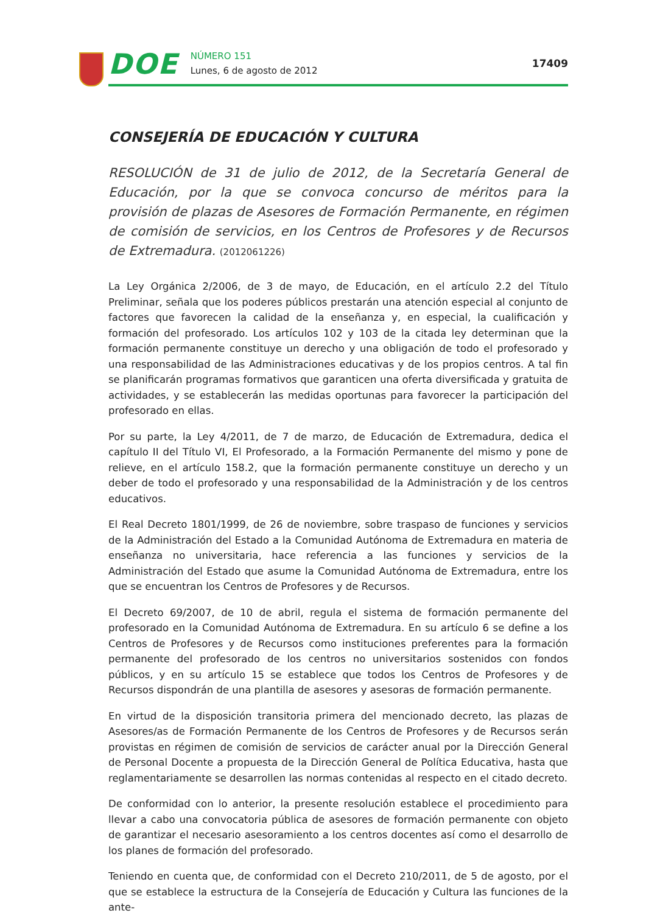DOE
NÚMERO 151
Lunes, 6 de agosto de 2012
17409
CONSEJERÍA DE EDUCACIÓN Y CULTURA
RESOLUCIÓN de 31 de julio de 2012, de la Secretaría General de Educación, por la que se convoca concurso de méritos para la provisión de plazas de Asesores de Formación Permanente, en régimen de comisión de servicios, en los Centros de Profesores y de Recursos de Extremadura. (2012061226)
La Ley Orgánica 2/2006, de 3 de mayo, de Educación, en el artículo 2.2 del Título Preliminar, señala que los poderes públicos prestarán una atención especial al conjunto de factores que favorecen la calidad de la enseñanza y, en especial, la cualificación y formación del profesorado. Los artículos 102 y 103 de la citada ley determinan que la formación permanente constituye un derecho y una obligación de todo el profesorado y una responsabilidad de las Administraciones educativas y de los propios centros. A tal fin se planificarán programas formativos que garanticen una oferta diversificada y gratuita de actividades, y se establecerán las medidas oportunas para favorecer la participación del profesorado en ellas.
Por su parte, la Ley 4/2011, de 7 de marzo, de Educación de Extremadura, dedica el capítulo II del Título VI, El Profesorado, a la Formación Permanente del mismo y pone de relieve, en el artículo 158.2, que la formación permanente constituye un derecho y un deber de todo el profesorado y una responsabilidad de la Administración y de los centros educativos.
El Real Decreto 1801/1999, de 26 de noviembre, sobre traspaso de funciones y servicios de la Administración del Estado a la Comunidad Autónoma de Extremadura en materia de enseñanza no universitaria, hace referencia a las funciones y servicios de la Administración del Estado que asume la Comunidad Autónoma de Extremadura, entre los que se encuentran los Centros de Profesores y de Recursos.
El Decreto 69/2007, de 10 de abril, regula el sistema de formación permanente del profesorado en la Comunidad Autónoma de Extremadura. En su artículo 6 se define a los Centros de Profesores y de Recursos como instituciones preferentes para la formación permanente del profesorado de los centros no universitarios sostenidos con fondos públicos, y en su artículo 15 se establece que todos los Centros de Profesores y de Recursos dispondrán de una plantilla de asesores y asesoras de formación permanente.
En virtud de la disposición transitoria primera del mencionado decreto, las plazas de Asesores/as de Formación Permanente de los Centros de Profesores y de Recursos serán provistas en régimen de comisión de servicios de carácter anual por la Dirección General de Personal Docente a propuesta de la Dirección General de Política Educativa, hasta que reglamentariamente se desarrollen las normas contenidas al respecto en el citado decreto.
De conformidad con lo anterior, la presente resolución establece el procedimiento para llevar a cabo una convocatoria pública de asesores de formación permanente con objeto de garantizar el necesario asesoramiento a los centros docentes así como el desarrollo de los planes de formación del profesorado.
Teniendo en cuenta que, de conformidad con el Decreto 210/2011, de 5 de agosto, por el que se establece la estructura de la Consejería de Educación y Cultura las funciones de la ante-